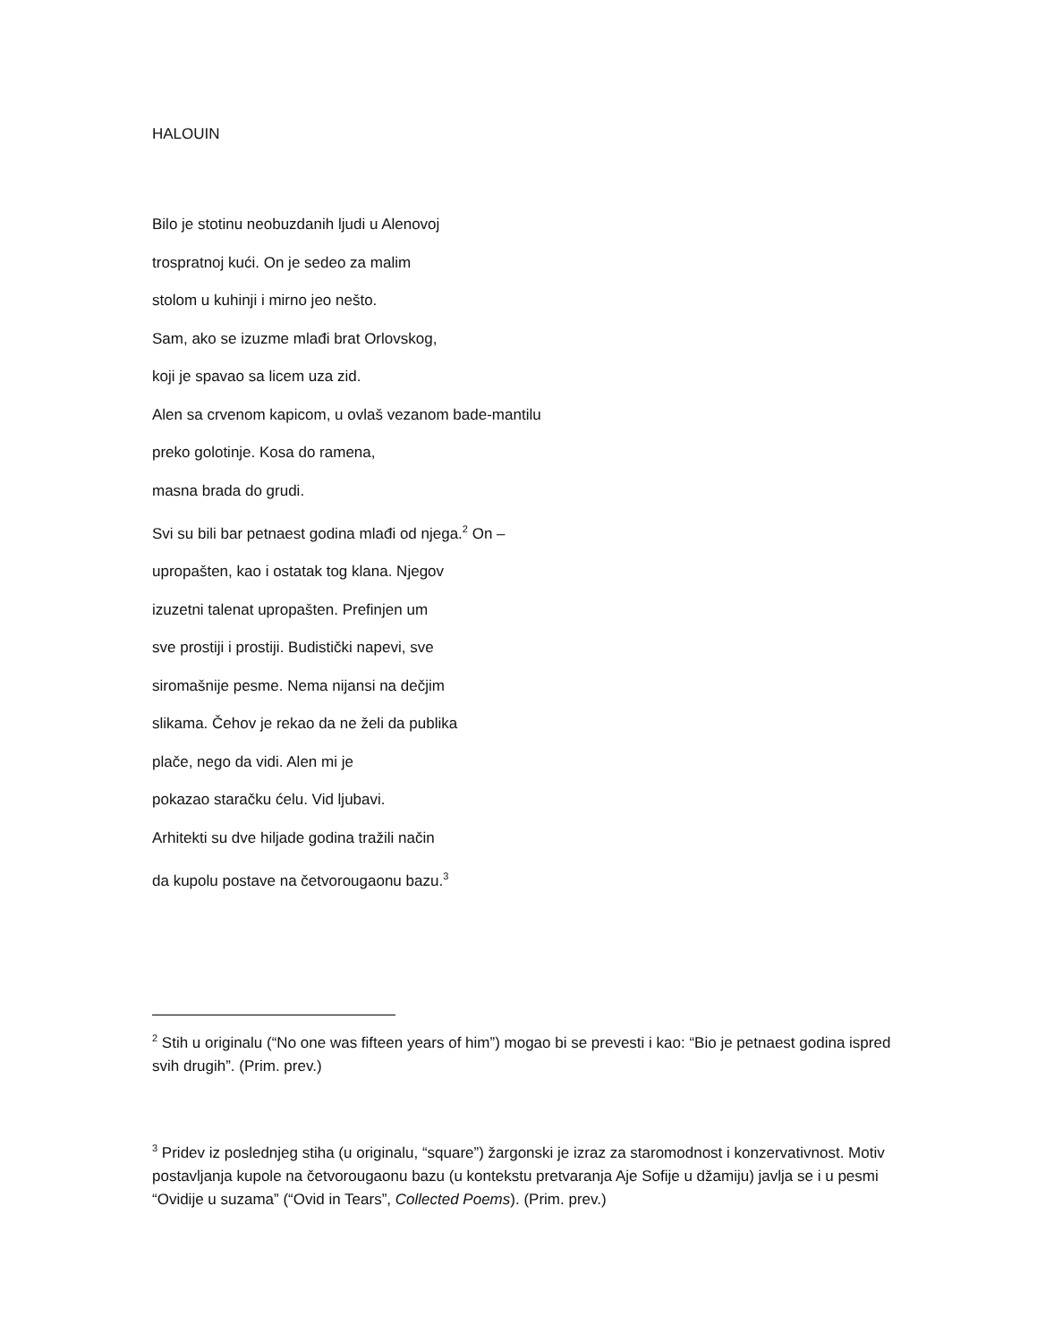HALOUIN
Bilo je stotinu neobuzdanih ljudi u Alenovoj
trospratnoj kući. On je sedeo za malim
stolom u kuhinji i mirno jeo nešto.
Sam, ako se izuzme mlađi brat Orlovskog,
koji je spavao sa licem uza zid.
Alen sa crvenom kapicom, u ovlaš vezanom bade-mantilu
preko golotinje. Kosa do ramena,
masna brada do grudi.
Svi su bili bar petnaest godina mlađi od njega.<sup>2</sup> On –
upropašten, kao i ostatak tog klana. Njegov
izuzetni talenat upropašten. Prefinjen um
sve prostiji i prostiji. Budistički napevi, sve
siromašnije pesme. Nema nijansi na dečjim
slikama. Čehov je rekao da ne želi da publika
plače, nego da vidi. Alen mi je
pokazao staračku ćelu. Vid ljubavi.
Arhitekti su dve hiljade godina tražili način
da kupolu postave na četvorougaonu bazu.<sup>3</sup>
<sup>2</sup> Stih u originalu (“No one was fifteen years of him”) mogao bi se prevesti i kao: “Bio je petnaest godina ispred svih drugih”. (Prim. prev.)
<sup>3</sup> Pridev iz poslednjeg stiha (u originalu, “square”) žargonski je izraz za staromodnost i konzervativnost. Motiv postavljanja kupole na četvorougaonu bazu (u kontekstu pretvaranja Aje Sofije u džamiju) javlja se i u pesmi “Ovidije u suzama” (“Ovid in Tears”, Collected Poems). (Prim. prev.)